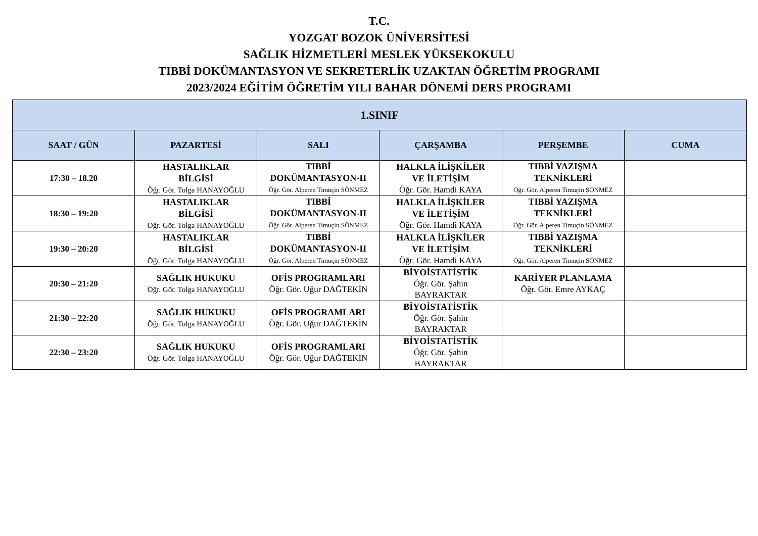T.C.
YOZGAT BOZOK ÜNİVERSİTESİ
SAĞLIK HİZMETLERİ MESLEK YÜKSEKOKULU
TIBBİ DOKÜMANTASYON VE SEKRETERLİK UZAKTAN ÖĞRETİM PROGRAMI
2023/2024 EĞİTİM ÖĞRETİM YILI BAHAR DÖNEMİ DERS PROGRAMI
| 1.SINIF | | | | | |
| --- | --- | --- | --- | --- | --- |
| SAAT / GÜN | PAZARTESİ | SALI | ÇARŞAMBA | PERŞEMBE | CUMA |
| 17:30 – 18.20 | HASTALIKLAR BİLGİSİ Öğr. Gör. Tolga HANAYOĞLU | TIBBİ DOKÜMANTASYON-II Öğr. Gör. Alperen Timuçin SÖNMEZ | HALKLA İLİŞKİLER VE İLETİŞİM Öğr. Gör. Hamdi KAYA | TIBBİ YAZIŞMA TEKNİKLERİ Öğr. Gör. Alperen Timuçin SÖNMEZ | |
| 18:30 – 19:20 | HASTALIKLAR BİLGİSİ Öğr. Gör. Tolga HANAYOĞLU | TIBBİ DOKÜMANTASYON-II Öğr. Gör. Alperen Timuçin SÖNMEZ | HALKLA İLİŞKİLER VE İLETİŞİM Öğr. Gör. Hamdi KAYA | TIBBİ YAZIŞMA TEKNİKLERİ Öğr. Gör. Alperen Timuçin SÖNMEZ | |
| 19:30 – 20:20 | HASTALIKLAR BİLGİSİ Öğr. Gör. Tolga HANAYOĞLU | TIBBİ DOKÜMANTASYON-II Öğr. Gör. Alperen Timuçin SÖNMEZ | HALKLA İLİŞKİLER VE İLETİŞİM Öğr. Gör. Hamdi KAYA | TIBBİ YAZIŞMA TEKNİKLERİ Öğr. Gör. Alperen Timuçin SÖNMEZ | |
| 20:30 – 21:20 | SAĞLIK HUKUKU Öğr. Gör. Tolga HANAYOĞLU | OFİS PROGRAMLARI Öğr. Gör. Uğur DAĞTEKİN | BİYOİSTATİSTİK Öğr. Gör. Şahin BAYRAKTAR | KARİYER PLANLAMA Öğr. Gör. Emre AYKAÇ | |
| 21:30 – 22:20 | SAĞLIK HUKUKU Öğr. Gör. Tolga HANAYOĞLU | OFİS PROGRAMLARI Öğr. Gör. Uğur DAĞTEKİN | BİYOİSTATİSTİK Öğr. Gör. Şahin BAYRAKTAR | | |
| 22:30 – 23:20 | SAĞLIK HUKUKU Öğr. Gör. Tolga HANAYOĞLU | OFİS PROGRAMLARI Öğr. Gör. Uğur DAĞTEKİN | BİYOİSTATİSTİK Öğr. Gör. Şahin BAYRAKTAR | | |